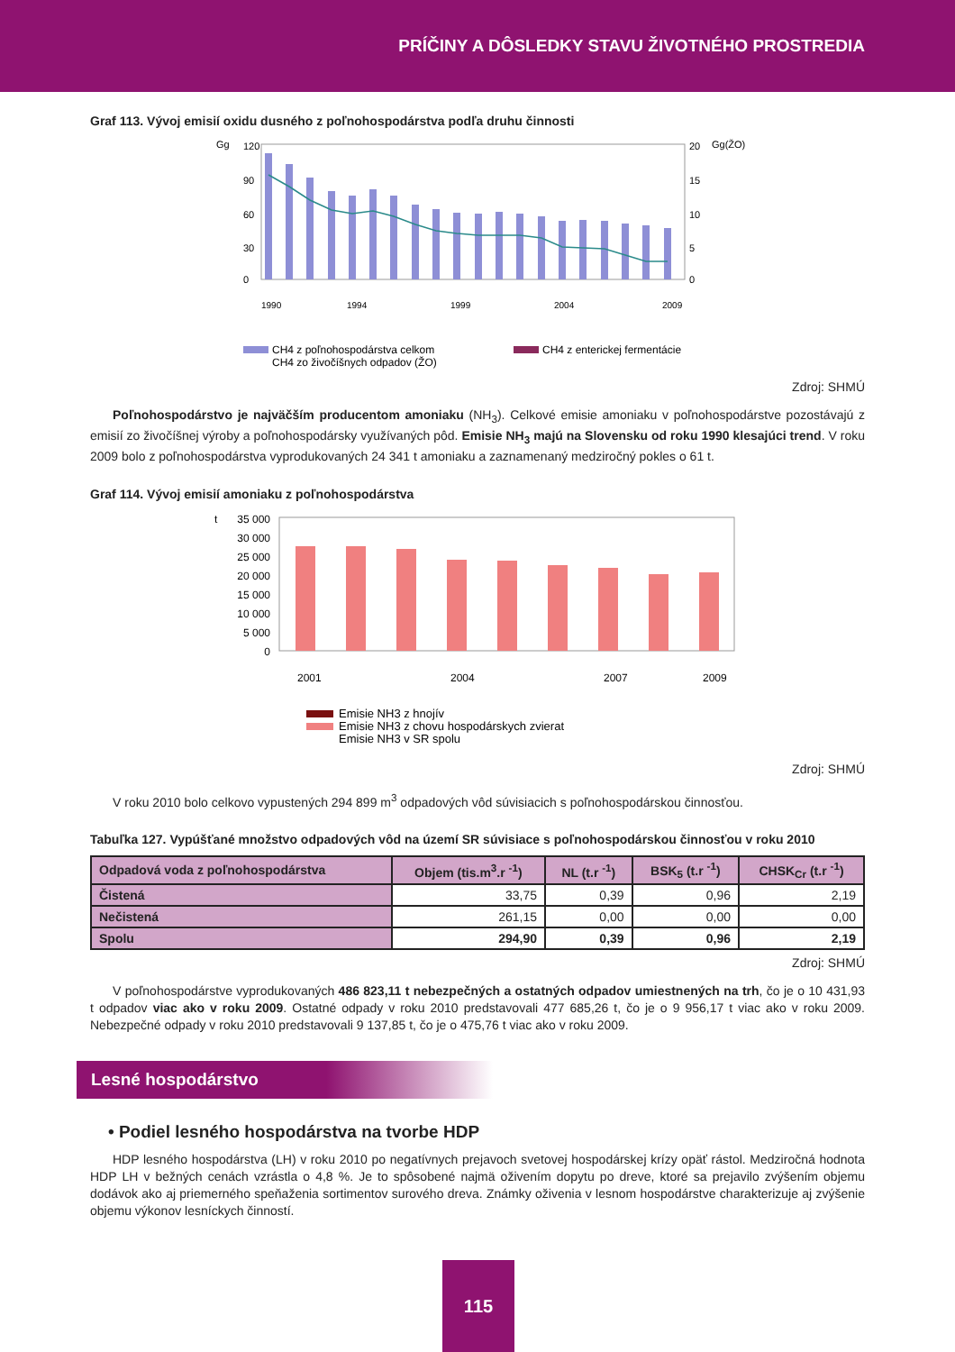PRÍČINY A DÔSLEDKY STAVU ŽIVOTNÉHO PROSTREDIA
Graf 113. Vývoj emisií oxidu dusného z poľnohospodárstva podľa druhu činnosti
Gg
Gg(ŽO)
120
90
60
30
0
20
15
10
5
0
1990
1994
1999
2004
2009
CH4 z poľnohospodárstva celkom
CH4 z enterickej fermentácie
CH4 zo živočíšnych odpadov (ŽO)
Zdroj: SHMÚ
Poľnohospodárstvo je najväčším producentom amoniaku (NH<sub>3</sub>). Celkové emisie amoniaku v poľnohospodárstve pozostávajú z emisií zo živočíšnej výroby a poľnohospodársky využívaných pôd. Emisie NH<sub>3</sub> majú na Slovensku od roku 1990 klesajúci trend. V roku 2009 bolo z poľnohospodárstva vyprodukovaných 24 341 t amoniaku a zaznamenaný medziročný pokles o 61 t.
Graf 114. Vývoj emisií amoniaku z poľnohospodárstva
t
35 000
30 000
25 000
20 000
15 000
10 000
5 000
0
2001
2004
2007
2009
Emisie NH3 z hnojív
Emisie NH3 z chovu hospodárskych zvierat
Emisie NH3 v SR spolu
Zdroj: SHMÚ
V roku 2010 bolo celkovo vypustených 294 899 m<sup>3</sup> odpadových vôd súvisiacich s poľnohospodárskou činnosťou.
Tabuľka 127. Vypúšťané množstvo odpadových vôd na území SR súvisiace s poľnohospodárskou činnosťou v roku 2010
| Odpadová voda z poľnohospodárstva | Objem (tis.m<sup>3</sup>.r <sup>-1</sup>) | NL (t.r <sup>-1</sup>) | BSK<sub>5</sub> (t.r <sup>-1</sup>) | CHSK<sub>Cr</sub> (t.r <sup>-1</sup>) |
| --- | --- | --- | --- | --- |
| Čistená | 33,75 | 0,39 | 0,96 | 2,19 |
| Nečistená | 261,15 | 0,00 | 0,00 | 0,00 |
| Spolu | 294,90 | 0,39 | 0,96 | 2,19 |
Zdroj: SHMÚ
V poľnohospodárstve vyprodukovaných 486 823,11 t nebezpečných a ostatných odpadov umiestnených na trh, čo je o 10 431,93 t odpadov viac ako v roku 2009. Ostatné odpady v roku 2010 predstavovali 477 685,26 t, čo je o 9 956,17 t viac ako v roku 2009. Nebezpečné odpady v roku 2010 predstavovali 9 137,85 t, čo je o 475,76 t viac ako v roku 2009.
Lesné hospodárstvo
• Podiel lesného hospodárstva na tvorbe HDP
HDP lesného hospodárstva (LH) v roku 2010 po negatívnych prejavoch svetovej hospodárskej krízy opäť rástol. Medziročná hodnota HDP LH v bežných cenách vzrástla o 4,8 %. Je to spôsobené najmä oživením dopytu po dreve, ktoré sa prejavilo zvýšením objemu dodávok ako aj priemerného speňaženia sortimentov surového dreva. Známky oživenia v lesnom hospodárstve charakterizuje aj zvýšenie objemu výkonov lesníckych činností.
115